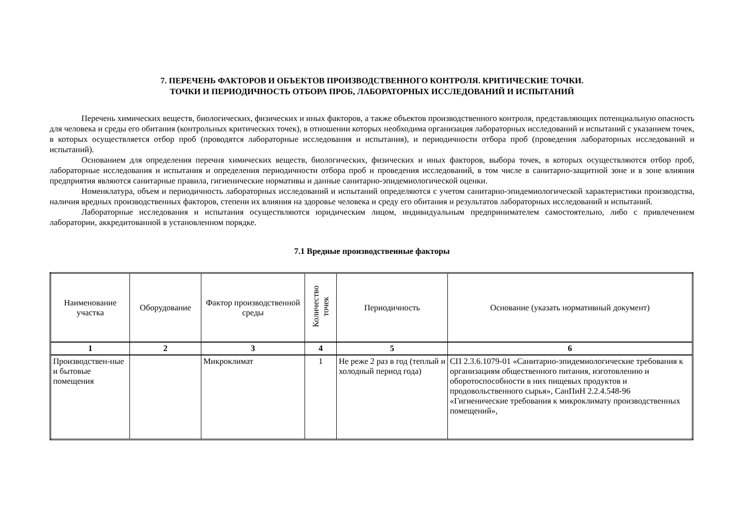7. ПЕРЕЧЕНЬ ФАКТОРОВ И ОБЪЕКТОВ ПРОИЗВОДСТВЕННОГО КОНТРОЛЯ. КРИТИЧЕСКИЕ ТОЧКИ.
ТОЧКИ И ПЕРИОДИЧНОСТЬ ОТБОРА ПРОБ, ЛАБОРАТОРНЫХ ИССЛЕДОВАНИЙ И ИСПЫТАНИЙ
Перечень химических веществ, биологических, физических и иных факторов, а также объектов производственного контроля, представляющих потенциальную опасность для человека и среды его обитания (контрольных критических точек), в отношении которых необходима организация лабораторных исследований и испытаний с указанием точек, в которых осуществляется отбор проб (проводятся лабораторные исследования и испытания), и периодичности отбора проб (проведения лабораторных исследований и испытаний).
Основанием для определения перечня химических веществ, биологических, физических и иных факторов, выбора точек, в которых осуществляются отбор проб, лабораторные исследования и испытания и определения периодичности отбора проб и проведения исследований, в том числе в санитарно-защитной зоне и в зоне влияния предприятия являются санитарные правила, гигиенические нормативы и данные санитарно-эпидемиологической оценки.
Номенклатура, объем и периодичность лабораторных исследований и испытаний определяются с учетом санитарно-эпидемиологической характеристики производства, наличия вредных производственных факторов, степени их влияния на здоровье человека и среду его обитания и результатов лабораторных исследований и испытаний.
Лабораторные исследования и испытания осуществляются юридическим лицом, индивидуальным предпринимателем самостоятельно, либо с привлечением лаборатории, аккредитованной в установленном порядке.
7.1 Вредные производственные факторы
| Наименование участка | Оборудование | Фактор производственной среды | Количество точек | Периодичность | Основание (указать нормативный документ) |
| --- | --- | --- | --- | --- | --- |
| 1 | 2 | 3 | 4 | 5 | 6 |
| Производствен-ные и бытовые помещения | | Микроклимат | 1 | Не реже 2 раз в год (теплый и холодный период года) | СП 2.3.6.1079-01 «Санитарно-эпидемиологические требования к организациям общественного питания, изготовлению и оборотоспособности в них пищевых продуктов и продовольственного сырья», СанПиН 2.2.4.548-96 «Гигиенические требования к микроклимату производственных помещений», |